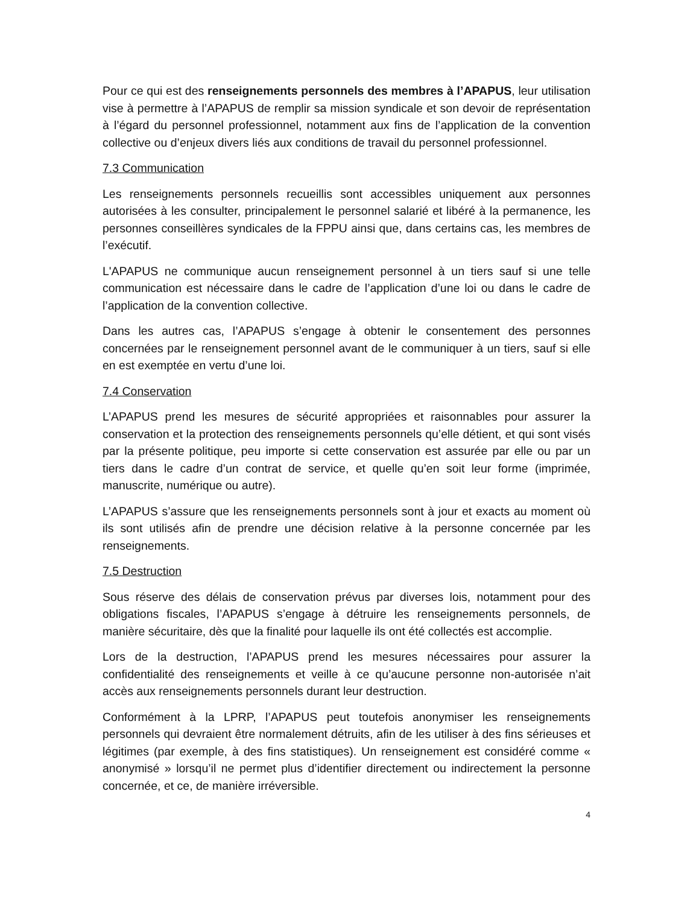Pour ce qui est des renseignements personnels des membres à l’APAPUS, leur utilisation vise à permettre à l’APAPUS de remplir sa mission syndicale et son devoir de représentation à l’égard du personnel professionnel, notamment aux fins de l’application de la convention collective ou d’enjeux divers liés aux conditions de travail du personnel professionnel.
7.3 Communication
Les renseignements personnels recueillis sont accessibles uniquement aux personnes autorisées à les consulter, principalement le personnel salarié et libéré à la permanence, les personnes conseillères syndicales de la FPPU ainsi que, dans certains cas, les membres de l’exécutif.
L'APAPUS ne communique aucun renseignement personnel à un tiers sauf si une telle communication est nécessaire dans le cadre de l’application d’une loi ou dans le cadre de l’application de la convention collective.
Dans les autres cas, l’APAPUS s’engage à obtenir le consentement des personnes concernées par le renseignement personnel avant de le communiquer à un tiers, sauf si elle en est exemptée en vertu d’une loi.
7.4 Conservation
L’APAPUS prend les mesures de sécurité appropriées et raisonnables pour assurer la conservation et la protection des renseignements personnels qu’elle détient, et qui sont visés par la présente politique, peu importe si cette conservation est assurée par elle ou par un tiers dans le cadre d’un contrat de service, et quelle qu’en soit leur forme (imprimée, manuscrite, numérique ou autre).
L’APAPUS s’assure que les renseignements personnels sont à jour et exacts au moment où ils sont utilisés afin de prendre une décision relative à la personne concernée par les renseignements.
7.5 Destruction
Sous réserve des délais de conservation prévus par diverses lois, notamment pour des obligations fiscales, l’APAPUS s’engage à détruire les renseignements personnels, de manière sécuritaire, dès que la finalité pour laquelle ils ont été collectés est accomplie.
Lors de la destruction, l’APAPUS prend les mesures nécessaires pour assurer la confidentialité des renseignements et veille à ce qu’aucune personne non-autorisée n’ait accès aux renseignements personnels durant leur destruction.
Conformément à la LPRP, l’APAPUS peut toutefois anonymiser les renseignements personnels qui devraient être normalement détruits, afin de les utiliser à des fins sérieuses et légitimes (par exemple, à des fins statistiques). Un renseignement est considéré comme « anonymisé » lorsqu’il ne permet plus d’identifier directement ou indirectement la personne concernée, et ce, de manière irréversible.
4